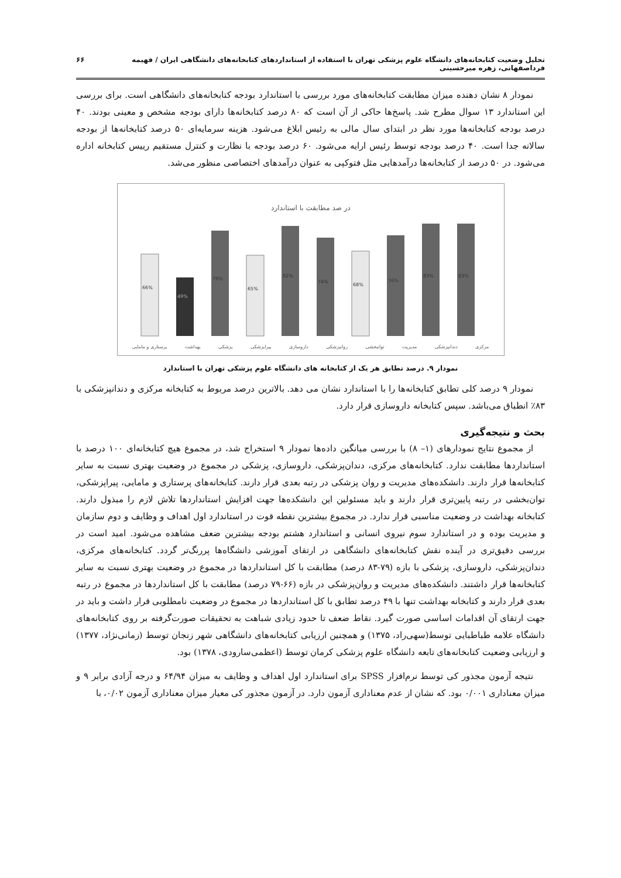تحلیل وضعیت کتابخانه‌های دانشگاه علوم پزشکی تهران با استفاده از استانداردهای کتابخانه‌های دانشگاهی ایران / فهیمه فرداصفهانی، زهره میرحسینی ۶۶
نمودار ۸ نشان دهنده میزان مطابقت کتابخانه‌های مورد بررسی با استاندارد بودجه کتابخانه‌های دانشگاهی است. برای بررسی این استاندارد ۱۳ سوال مطرح شد. پاسخ‌ها حاکی از آن است که ۸۰ درصد کتابخانه‌ها دارای بودجه مشخص و معینی بودند. ۴۰ درصد بودجه کتابخانه‌ها مورد نظر در ابتدای سال مالی به رئیس ابلاغ می‌شود. هزینه سرمایه‌ای ۵۰ درصد کتابخانه‌ها از بودجه سالانه جدا است. ۴۰ درصد بودجه توسط رئیس ارایه می‌شود. ۶۰ درصد بودجه با نظارت و کنترل مستقیم رییس کتابخانه اداره می‌شود. در ۵۰ درصد از کتابخانه‌ها درآمدهایی مثل فتوکپی به عنوان درآمدهای اختصاصی منظور می‌شد.
در صد مطابقت با استاندارد
66%
49%
79%
65%
82%
74%
68%
76%
83%
83%
مرکزی دندانپزشکی مدیریت توانبخشی روانپزشکی داروسازی پیراپزشکی پزشکی بهداشت پرستاری و مامایی
نمودار ۹. درصد تطابق هر یک از کتابخانه های دانشگاه علوم پزشکی تهران با استاندارد
نمودار ۹ درصد کلی تطابق کتابخانه‌ها را با استاندارد نشان می دهد. بالاترین درصد مربوط به کتابخانه مرکزی و دندانپزشکی با ۸۳٪ انطباق می‌باشد. سپس کتابخانه داروسازی قرار دارد.
بحث و نتیجه‌گیری
از مجموع نتایج نمودارهای (۱– ۸) با بررسی میانگین داده‌ها نمودار ۹ استخراج شد، در مجموع هیچ کتابخانه‌ای ۱۰۰ درصد با استانداردها مطابقت ندارد. کتابخانه‌های مرکزی، دندان‌پزشکی، داروسازی، پزشکی در مجموع در وضعیت بهتری نسبت به سایر کتابخانه‌ها قرار دارند. دانشکده‌های مدیریت و روان پزشکی در رتبه بعدی قرار دارند. کتابخانه‌های پرستاری و مامایی، پیراپزشکی، توان‌بخشی در رتبه پایین‌تری قرار دارند و باید مسئولین این دانشکده‌ها جهت افزایش استانداردها تلاش لازم را مبذول دارند. کتابخانه بهداشت در وضعیت مناسبی قرار ندارد. در مجموع بیشترین نقطه قوت در استاندارد اول اهداف و وظایف و دوم سازمان و مدیریت بوده و در استاندارد سوم نیروی انسانی و استاندارد هشتم بودجه بیشترین ضعف مشاهده می‌شود. امید است در بررسی دقیق‌تری در آینده نقش کتابخانه‌های دانشگاهی در ارتقای آموزشی دانشگاه‌ها پررنگ‌تر گردد. کتابخانه‌های مرکزی، دندان‌پزشکی، داروسازی، پزشکی با بازه (۷۹-۸۳ درصد) مطابقت با کل استانداردها در مجموع در وضعیت بهتری نسبت به سایر کتابخانه‌ها قرار داشتند. دانشکده‌های مدیریت و روان‌پزشکی در بازه (۶۶-۷۹ درصد) مطابقت با کل استانداردها در مجموع در رتبه بعدی قرار دارند و کتابخانه بهداشت تنها با ۴۹ درصد تطابق با کل استانداردها در مجموع در وضعیت نامطلوبی قرار داشت و باید در جهت ارتقای آن اقدامات اساسی صورت گیرد. نقاط ضعف تا حدود زیادی شباهت به تحقیقات صورت‌گرفته بر روی کتابخانه‌های دانشگاه علامه طباطبایی توسط(سهی‌راد، ۱۳۷۵) و همچنین ارزیابی کتابخانه‌های دانشگاهی شهر زنجان توسط (زمانی‌نژاد، ۱۳۷۷) و ارزیابی وضعیت کتابخانه‌های تابعه دانشگاه علوم پزشکی کرمان توسط (اعظمی‌سارودی، ۱۳۷۸) بود.
نتیجه آزمون مجذور کی توسط نرم‌افزار SPSS برای استاندارد اول اهداف و وظایف به میزان ۶۴/۹۴ و درجه آزادی برابر ۹ و میزان معناداری ۰/۰۰۱ بود. که نشان از عدم معناداری آزمون دارد. در آزمون مجذور کی معیار میزان معناداری آزمون ۰/۰۲، با